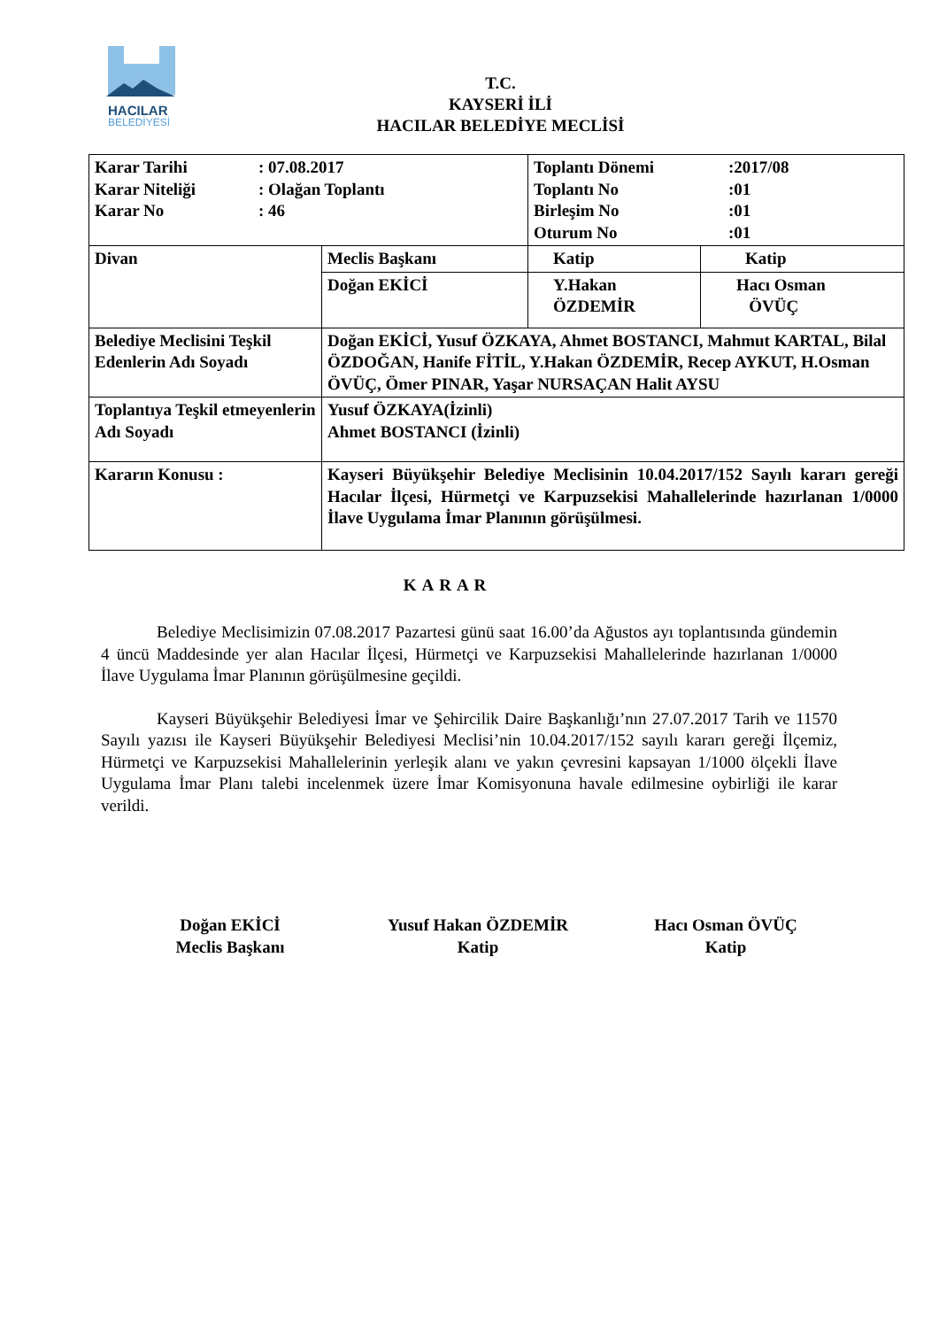HACILAR
BELEDİYESİ
T.C.
KAYSERİ İLİ
HACILAR BELEDİYE MECLİSİ
| / Karar Tarihi / : 07.08.2017 / / Karar Niteliği / : Olağan Toplantı / / Karar No / : 46 / | | / Toplantı Dönemi / :2017/08 / / Toplantı No / :01 / / Birleşim No / :01 / / Oturum No / :01 / | |
| Divan | Meclis Başkanı | Katip | Katip |
| | Doğan EKİCİ | Y.Hakan ÖZDEMİR | Hacı Osman ÖVÜÇ |
| Belediye Meclisini Teşkil Edenlerin Adı Soyadı | Doğan EKİCİ, Yusuf ÖZKAYA, Ahmet BOSTANCI, Mahmut KARTAL, Bilal ÖZDOĞAN, Hanife FİTİL, Y.Hakan ÖZDEMİR, Recep AYKUT, H.Osman ÖVÜÇ, Ömer PINAR, Yaşar NURSAÇAN Halit AYSU | | |
| Toplantıya Teşkil etmeyenlerin Adı Soyadı | Yusuf ÖZKAYA(İzinli) Ahmet BOSTANCI (İzinli) | | |
| Kararın Konusu : | Kayseri Büyükşehir Belediye Meclisinin 10.04.2017/152 Sayılı kararı gereği Hacılar İlçesi, Hürmetçi ve Karpuzsekisi Mahallelerinde hazırlanan 1/0000 İlave Uygulama İmar Planının görüşülmesi. | | |
KARAR
Belediye Meclisimizin 07.08.2017 Pazartesi günü saat 16.00’da Ağustos ayı toplantısında gündemin 4 üncü Maddesinde yer alan Hacılar İlçesi, Hürmetçi ve Karpuzsekisi Mahallelerinde hazırlanan 1/0000 İlave Uygulama İmar Planının görüşülmesine geçildi.
Kayseri Büyükşehir Belediyesi İmar ve Şehircilik Daire Başkanlığı’nın 27.07.2017 Tarih ve 11570 Sayılı yazısı ile Kayseri Büyükşehir Belediyesi Meclisi’nin 10.04.2017/152 sayılı kararı gereği İlçemiz, Hürmetçi ve Karpuzsekisi Mahallelerinin yerleşik alanı ve yakın çevresini kapsayan 1/1000 ölçekli İlave Uygulama İmar Planı talebi incelenmek üzere İmar Komisyonuna havale edilmesine oybirliği ile karar verildi.
Doğan EKİCİ
Meclis Başkanı
Yusuf Hakan ÖZDEMİR
Katip
Hacı Osman ÖVÜÇ
Katip